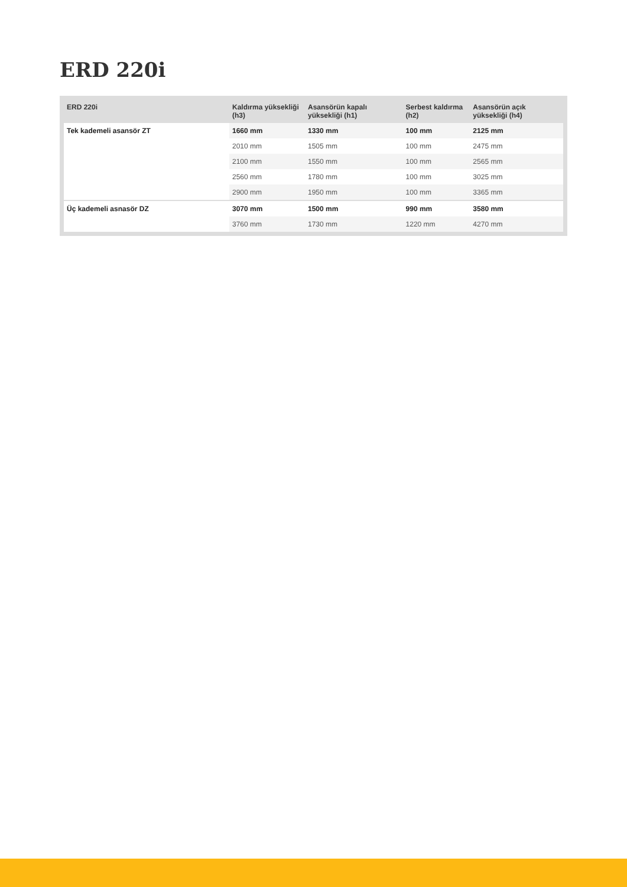ERD 220i
| ERD 220i | Kaldırma yüksekliği (h3) | Asansörün kapalı yüksekliği (h1) | Serbest kaldırma (h2) | Asansörün açık yüksekliği (h4) |
| --- | --- | --- | --- | --- |
| Tek kademeli asansör ZT | 1660 mm | 1330 mm | 100 mm | 2125 mm |
| | 2010 mm | 1505 mm | 100 mm | 2475 mm |
| | 2100 mm | 1550 mm | 100 mm | 2565 mm |
| | 2560 mm | 1780 mm | 100 mm | 3025 mm |
| | 2900 mm | 1950 mm | 100 mm | 3365 mm |
| Üç kademeli asnasör DZ | 3070 mm | 1500 mm | 990 mm | 3580 mm |
| | 3760 mm | 1730 mm | 1220 mm | 4270 mm |